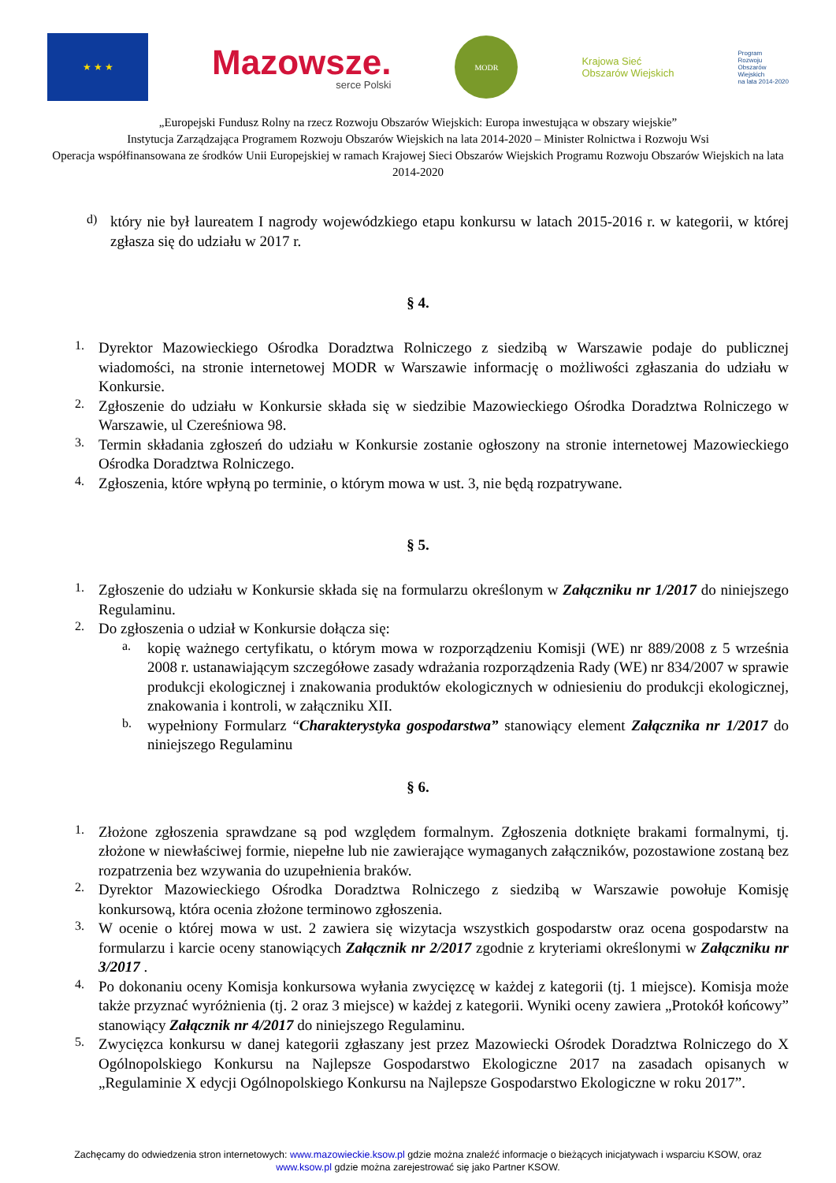★ ★ ★
Mazowsze.
serce Polski
MODR
Krajowa Sieć
Obszarów Wiejskich
Program
Rozwoju
Obszarów
Wiejskich
na lata 2014-2020
„Europejski Fundusz Rolny na rzecz Rozwoju Obszarów Wiejskich: Europa inwestująca w obszary wiejskie”
Instytucja Zarządzająca Programem Rozwoju Obszarów Wiejskich na lata 2014-2020 – Minister Rolnictwa i Rozwoju Wsi
Operacja współfinansowana ze środków Unii Europejskiej w ramach Krajowej Sieci Obszarów Wiejskich Programu Rozwoju Obszarów Wiejskich na lata 2014-2020
d)
który nie był laureatem I nagrody wojewódzkiego etapu konkursu w latach 2015-2016 r. w kategorii, w której zgłasza się do udziału w 2017 r.
§ 4.
1.
Dyrektor Mazowieckiego Ośrodka Doradztwa Rolniczego z siedzibą w Warszawie podaje do publicznej wiadomości, na stronie internetowej MODR w Warszawie informację o możliwości zgłaszania do udziału w Konkursie.
2.
Zgłoszenie do udziału w Konkursie składa się w siedzibie Mazowieckiego Ośrodka Doradztwa Rolniczego w Warszawie, ul Czereśniowa 98.
3.
Termin składania zgłoszeń do udziału w Konkursie zostanie ogłoszony na stronie internetowej Mazowieckiego Ośrodka Doradztwa Rolniczego.
4.
Zgłoszenia, które wpłyną po terminie, o którym mowa w ust. 3, nie będą rozpatrywane.
§ 5.
1.
Zgłoszenie do udziału w Konkursie składa się na formularzu określonym w Załączniku nr 1/2017 do niniejszego Regulaminu.
2.
Do zgłoszenia o udział w Konkursie dołącza się:
a.
kopię ważnego certyfikatu, o którym mowa w rozporządzeniu Komisji (WE) nr 889/2008 z 5 września 2008 r. ustanawiającym szczegółowe zasady wdrażania rozporządzenia Rady (WE) nr 834/2007 w sprawie produkcji ekologicznej i znakowania produktów ekologicznych w odniesieniu do produkcji ekologicznej, znakowania i kontroli, w załączniku XII.
b.
wypełniony Formularz “Charakterystyka gospodarstwa” stanowiący element Załącznika nr 1/2017 do niniejszego Regulaminu
§ 6.
1.
Złożone zgłoszenia sprawdzane są pod względem formalnym. Zgłoszenia dotknięte brakami formalnymi, tj. złożone w niewłaściwej formie, niepełne lub nie zawierające wymaganych załączników, pozostawione zostaną bez rozpatrzenia bez wzywania do uzupełnienia braków.
2.
Dyrektor Mazowieckiego Ośrodka Doradztwa Rolniczego z siedzibą w Warszawie powołuje Komisję konkursową, która ocenia złożone terminowo zgłoszenia.
3.
W ocenie o której mowa w ust. 2 zawiera się wizytacja wszystkich gospodarstw oraz ocena gospodarstw na formularzu i karcie oceny stanowiących Załącznik nr 2/2017 zgodnie z kryteriami określonymi w Załączniku nr 3/2017 .
4.
Po dokonaniu oceny Komisja konkursowa wyłania zwycięzcę w każdej z kategorii (tj. 1 miejsce). Komisja może także przyznać wyróżnienia (tj. 2 oraz 3 miejsce) w każdej z kategorii. Wyniki oceny zawiera „Protokół końcowy” stanowiący Załącznik nr 4/2017 do niniejszego Regulaminu.
5.
Zwycięzca konkursu w danej kategorii zgłaszany jest przez Mazowiecki Ośrodek Doradztwa Rolniczego do X Ogólnopolskiego Konkursu na Najlepsze Gospodarstwo Ekologiczne 2017 na zasadach opisanych w „Regulaminie X edycji Ogólnopolskiego Konkursu na Najlepsze Gospodarstwo Ekologiczne w roku 2017”.
Zachęcamy do odwiedzenia stron internetowych: www.mazowieckie.ksow.pl gdzie można znaleźć informacje o bieżących inicjatywach i wsparciu KSOW, oraz www.ksow.pl gdzie można zarejestrować się jako Partner KSOW.